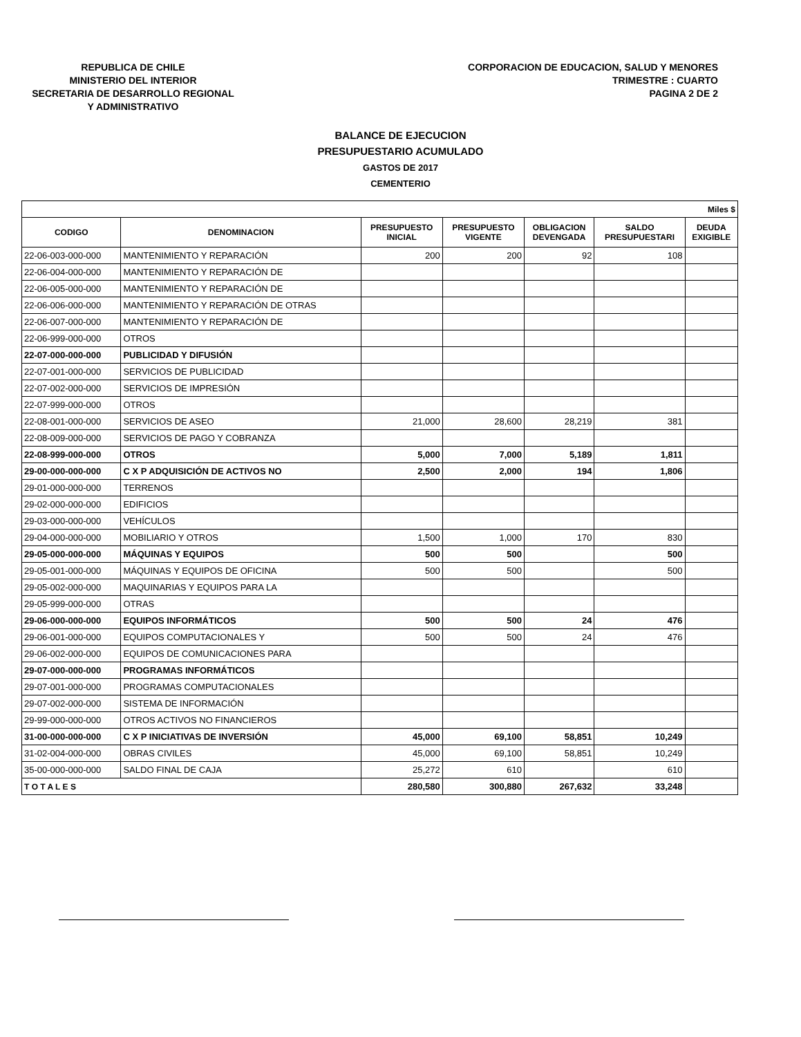REPUBLICA DE CHILE
MINISTERIO DEL INTERIOR
SECRETARIA DE DESARROLLO REGIONAL
Y ADMINISTRATIVO
CORPORACION DE EDUCACION, SALUD Y MENORES
TRIMESTRE : CUARTO
PAGINA 2 DE 2
BALANCE DE EJECUCION
PRESUPUESTARIO ACUMULADO
GASTOS DE 2017
CEMENTERIO
| Miles $ | | | | | | |
| CODIGO | DENOMINACION | PRESUPUESTO INICIAL | PRESUPUESTO VIGENTE | OBLIGACION DEVENGADA | SALDO PRESUPUESTARI | DEUDA EXIGIBLE |
| 22-06-003-000-000 | MANTENIMIENTO Y REPARACIÓN | 200 | 200 | 92 | 108 | |
| 22-06-004-000-000 | MANTENIMIENTO Y REPARACIÓN DE | | | | | |
| 22-06-005-000-000 | MANTENIMIENTO Y REPARACIÓN DE | | | | | |
| 22-06-006-000-000 | MANTENIMIENTO Y REPARACIÓN DE OTRAS | | | | | |
| 22-06-007-000-000 | MANTENIMIENTO Y REPARACIÓN DE | | | | | |
| 22-06-999-000-000 | OTROS | | | | | |
| 22-07-000-000-000 | PUBLICIDAD Y DIFUSIÓN | | | | | |
| 22-07-001-000-000 | SERVICIOS DE PUBLICIDAD | | | | | |
| 22-07-002-000-000 | SERVICIOS DE IMPRESIÓN | | | | | |
| 22-07-999-000-000 | OTROS | | | | | |
| 22-08-001-000-000 | SERVICIOS DE ASEO | 21,000 | 28,600 | 28,219 | 381 | |
| 22-08-009-000-000 | SERVICIOS DE PAGO Y COBRANZA | | | | | |
| 22-08-999-000-000 | OTROS | 5,000 | 7,000 | 5,189 | 1,811 | |
| 29-00-000-000-000 | C X P ADQUISICIÓN DE ACTIVOS NO | 2,500 | 2,000 | 194 | 1,806 | |
| 29-01-000-000-000 | TERRENOS | | | | | |
| 29-02-000-000-000 | EDIFICIOS | | | | | |
| 29-03-000-000-000 | VEHÍCULOS | | | | | |
| 29-04-000-000-000 | MOBILIARIO Y OTROS | 1,500 | 1,000 | 170 | 830 | |
| 29-05-000-000-000 | MÁQUINAS Y EQUIPOS | 500 | 500 | | 500 | |
| 29-05-001-000-000 | MÁQUINAS Y EQUIPOS DE OFICINA | 500 | 500 | | 500 | |
| 29-05-002-000-000 | MAQUINARIAS Y EQUIPOS PARA LA | | | | | |
| 29-05-999-000-000 | OTRAS | | | | | |
| 29-06-000-000-000 | EQUIPOS INFORMÁTICOS | 500 | 500 | 24 | 476 | |
| 29-06-001-000-000 | EQUIPOS COMPUTACIONALES Y | 500 | 500 | 24 | 476 | |
| 29-06-002-000-000 | EQUIPOS DE COMUNICACIONES PARA | | | | | |
| 29-07-000-000-000 | PROGRAMAS INFORMÁTICOS | | | | | |
| 29-07-001-000-000 | PROGRAMAS COMPUTACIONALES | | | | | |
| 29-07-002-000-000 | SISTEMA DE INFORMACIÓN | | | | | |
| 29-99-000-000-000 | OTROS ACTIVOS NO FINANCIEROS | | | | | |
| 31-00-000-000-000 | C X P INICIATIVAS DE INVERSIÓN | 45,000 | 69,100 | 58,851 | 10,249 | |
| 31-02-004-000-000 | OBRAS CIVILES | 45,000 | 69,100 | 58,851 | 10,249 | |
| 35-00-000-000-000 | SALDO FINAL DE CAJA | 25,272 | 610 | | 610 | |
| T O T A L E S | | 280,580 | 300,880 | 267,632 | 33,248 | |